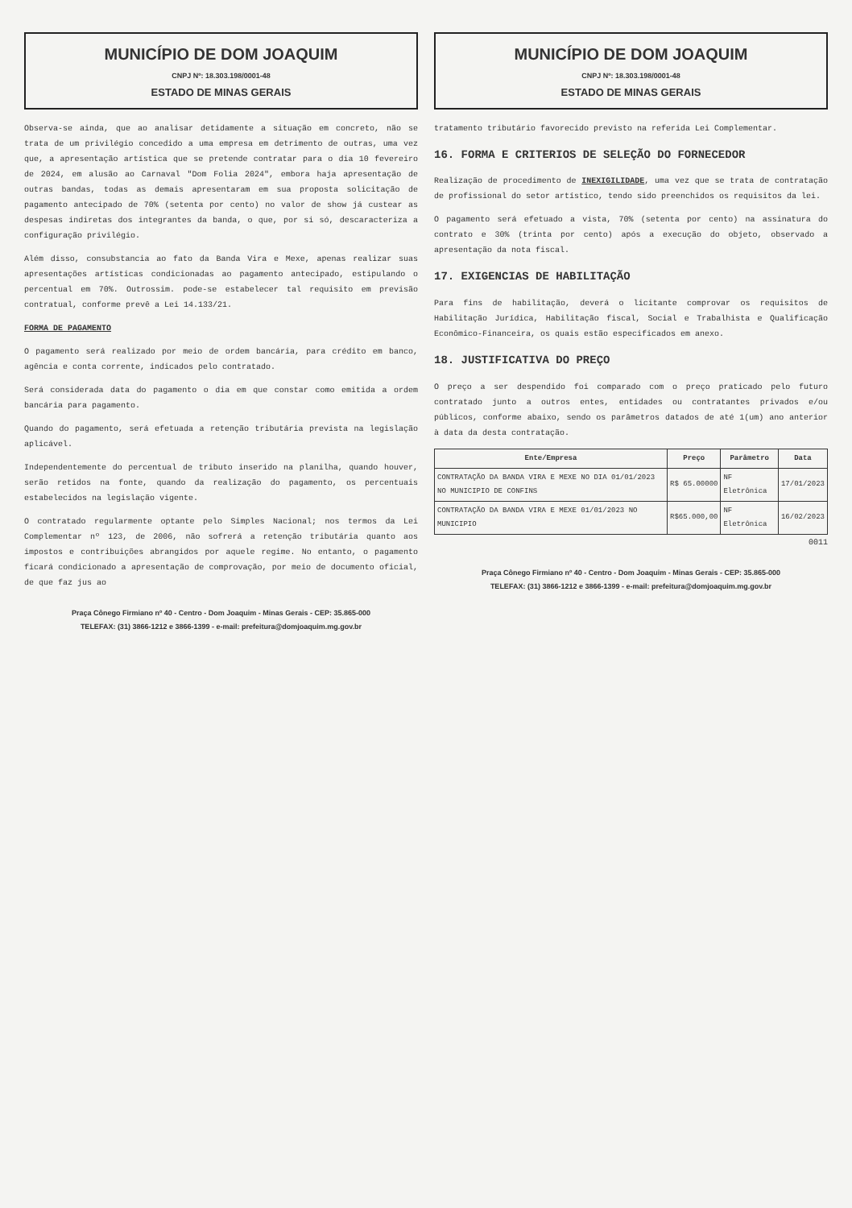MUNICÍPIO DE DOM JOAQUIM
CNPJ Nº: 18.303.198/0001-48
ESTADO DE MINAS GERAIS
Observa-se ainda, que ao analisar detidamente a situação em concreto, não se trata de um privilégio concedido a uma empresa em detrimento de outras, uma vez que, a apresentação artística que se pretende contratar para o dia 10 fevereiro de 2024, em alusão ao Carnaval "Dom Folia 2024", embora haja apresentação de outras bandas, todas as demais apresentaram em sua proposta solicitação de pagamento antecipado de 70% (setenta por cento) no valor de show já custear as despesas indiretas dos integrantes da banda, o que, por si só, descaracteriza a configuração privilégio.
Além disso, consubstancia ao fato da Banda Vira e Mexe, apenas realizar suas apresentações artísticas condicionadas ao pagamento antecipado, estipulando o percentual em 70%. Outrossim. pode-se estabelecer tal requisito em previsão contratual, conforme prevê a Lei 14.133/21.
FORMA DE PAGAMENTO
O pagamento será realizado por meio de ordem bancária, para crédito em banco, agência e conta corrente, indicados pelo contratado.
Será considerada data do pagamento o dia em que constar como emitida a ordem bancária para pagamento.
Quando do pagamento, será efetuada a retenção tributária prevista na legislação aplicável.
Independentemente do percentual de tributo inserido na planilha, quando houver, serão retidos na fonte, quando da realização do pagamento, os percentuais estabelecidos na legislação vigente.
O contratado regularmente optante pelo Simples Nacional; nos termos da Lei Complementar nº 123, de 2006, não sofrerá a retenção tributária quanto aos impostos e contribuições abrangidos por aquele regime. No entanto, o pagamento ficará condicionado a apresentação de comprovação, por meio de documento oficial, de que faz jus ao
Praça Cônego Firmiano nº 40 - Centro - Dom Joaquim - Minas Gerais - CEP: 35.865-000
TELEFAX: (31) 3866-1212 e 3866-1399 - e-mail: prefeitura@domjoaquim.mg.gov.br
MUNICÍPIO DE DOM JOAQUIM
CNPJ Nº: 18.303.198/0001-48
ESTADO DE MINAS GERAIS
tratamento tributário favorecido previsto na referida Lei Complementar.
16. FORMA E CRITERIOS DE SELEÇÃO DO FORNECEDOR
Realização de procedimento de INEXIGILIDADE, uma vez que se trata de contratação de profissional do setor artístico, tendo sido preenchidos os requisitos da lei.
O pagamento será efetuado a vista, 70% (setenta por cento) na assinatura do contrato e 30% (trinta por cento) após a execução do objeto, observado a apresentação da nota fiscal.
17. EXIGENCIAS DE HABILITAÇÃO
Para fins de habilitação, deverá o licitante comprovar os requisitos de Habilitação Jurídica, Habilitação fiscal, Social e Trabalhista e Qualificação Econômico-Financeira, os quais estão especificados em anexo.
18. JUSTIFICATIVA DO PREÇO
O preço a ser despendido foi comparado com o preço praticado pelo futuro contratado junto a outros entes, entidades ou contratantes privados e/ou públicos, conforme abaixo, sendo os parâmetros datados de até 1(um) ano anterior à data da desta contratação.
| Ente/Empresa | Preço | Parâmetro | Data |
| --- | --- | --- | --- |
| CONTRATAÇÃO DA BANDA VIRA E MEXE NO DIA 01/01/2023 NO MUNICIPIO DE CONFINS | R$ 65.00000 | NF Eletrônica | 17/01/2023 |
| CONTRATAÇÃO DA BANDA VIRA E MEXE 01/01/2023 NO MUNICIPIO | R$65.000,00 | NF Eletrônica | 16/02/2023 |
0011
Praça Cônego Firmiano nº 40 - Centro - Dom Joaquim - Minas Gerais - CEP: 35.865-000
TELEFAX: (31) 3866-1212 e 3866-1399 - e-mail: prefeitura@domjoaquim.mg.gov.br